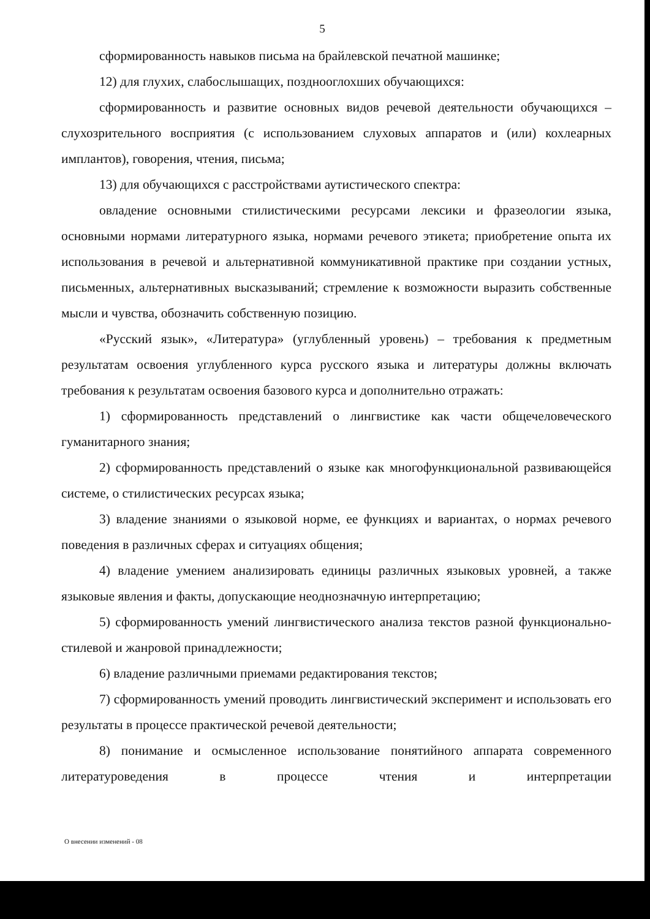5
сформированность навыков письма на брайлевской печатной машинке;
12) для глухих, слабослышащих, позднооглохших обучающихся:
сформированность и развитие основных видов речевой деятельности обучающихся – слухозрительного восприятия (с использованием слуховых аппаратов и (или) кохлеарных имплантов), говорения, чтения, письма;
13) для обучающихся с расстройствами аутистического спектра:
овладение основными стилистическими ресурсами лексики и фразеологии языка, основными нормами литературного языка, нормами речевого этикета; приобретение опыта их использования в речевой и альтернативной коммуникативной практике при создании устных, письменных, альтернативных высказываний; стремление к возможности выразить собственные мысли и чувства, обозначить собственную позицию.
«Русский язык», «Литература» (углубленный уровень) – требования к предметным результатам освоения углубленного курса русского языка и литературы должны включать требования к результатам освоения базового курса и дополнительно отражать:
1) сформированность представлений о лингвистике как части общечеловеческого гуманитарного знания;
2) сформированность представлений о языке как многофункциональной развивающейся системе, о стилистических ресурсах языка;
3) владение знаниями о языковой норме, ее функциях и вариантах, о нормах речевого поведения в различных сферах и ситуациях общения;
4) владение умением анализировать единицы различных языковых уровней, а также языковые явления и факты, допускающие неоднозначную интерпретацию;
5) сформированность умений лингвистического анализа текстов разной функционально-стилевой и жанровой принадлежности;
6) владение различными приемами редактирования текстов;
7) сформированность умений проводить лингвистический эксперимент и использовать его результаты в процессе практической речевой деятельности;
8) понимание и осмысленное использование понятийного аппарата современного литературоведения в процессе чтения и интерпретации
О внесении изменений - 08